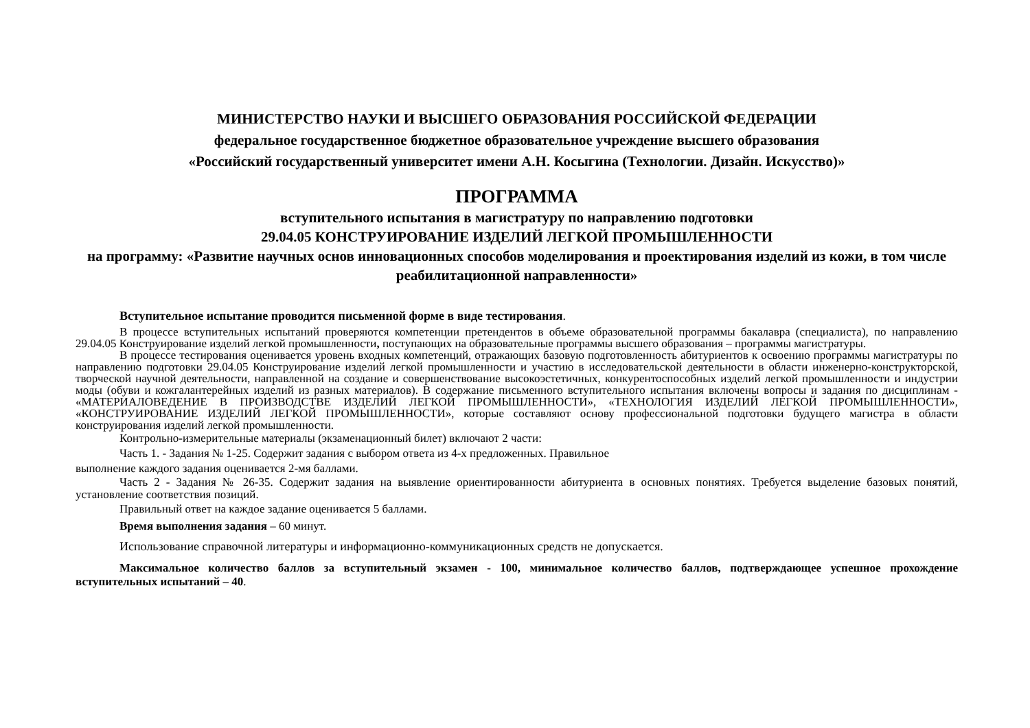МИНИСТЕРСТВО НАУКИ И ВЫСШЕГО ОБРАЗОВАНИЯ РОССИЙСКОЙ ФЕДЕРАЦИИ
федеральное государственное бюджетное образовательное учреждение высшего образования
«Российский государственный университет имени А.Н. Косыгина (Технологии. Дизайн. Искусство)»
ПРОГРАММА
вступительного испытания в магистратуру по направлению подготовки
29.04.05 КОНСТРУИРОВАНИЕ ИЗДЕЛИЙ ЛЕГКОЙ ПРОМЫШЛЕННОСТИ
на программу: «Развитие научных основ инновационных способов моделирования и проектирования изделий из кожи, в том числе реабилитационной направленности»
Вступительное испытание проводится письменной форме в виде тестирования.
В процессе вступительных испытаний проверяются компетенции претендентов в объеме образовательной программы бакалавра (специалиста), по направлению 29.04.05 Конструирование изделий легкой промышленности, поступающих на образовательные программы высшего образования – программы магистратуры.
В процессе тестирования оценивается уровень входных компетенций, отражающих базовую подготовленность абитуриентов к освоению программы магистратуры по направлению подготовки 29.04.05 Конструирование изделий легкой промышленности и участию в исследовательской деятельности в области инженерно-конструкторской, творческой научной деятельности, направленной на создание и совершенствование высокоэстетичных, конкурентоспособных изделий легкой промышленности и индустрии моды (обуви и кожгалантерейных изделий из разных материалов). В содержание письменного вступительного испытания включены вопросы и задания по дисциплинам - «МАТЕРИАЛОВЕДЕНИЕ В ПРОИЗВОДСТВЕ ИЗДЕЛИЙ ЛЕГКОЙ ПРОМЫШЛЕННОСТИ», «ТЕХНОЛОГИЯ ИЗДЕЛИЙ ЛЕГКОЙ ПРОМЫШЛЕННОСТИ», «КОНСТРУИРОВАНИЕ ИЗДЕЛИЙ ЛЕГКОЙ ПРОМЫШЛЕННОСТИ», которые составляют основу профессиональной подготовки будущего магистра в области конструирования изделий легкой промышленности.
Контрольно-измерительные материалы (экзаменационный билет) включают 2 части:
Часть 1. - Задания № 1-25. Содержит задания с выбором ответа из 4-х предложенных. Правильное
выполнение каждого задания оценивается 2-мя баллами.
Часть 2 - Задания № 26-35. Содержит задания на выявление ориентированности абитуриента в основных понятиях. Требуется выделение базовых понятий, установление соответствия позиций.
Правильный ответ на каждое задание оценивается 5 баллами.
Время выполнения задания – 60 минут.
Использование справочной литературы и информационно-коммуникационных средств не допускается.
Максимальное количество баллов за вступительный экзамен - 100, минимальное количество баллов, подтверждающее успешное прохождение вступительных испытаний – 40.